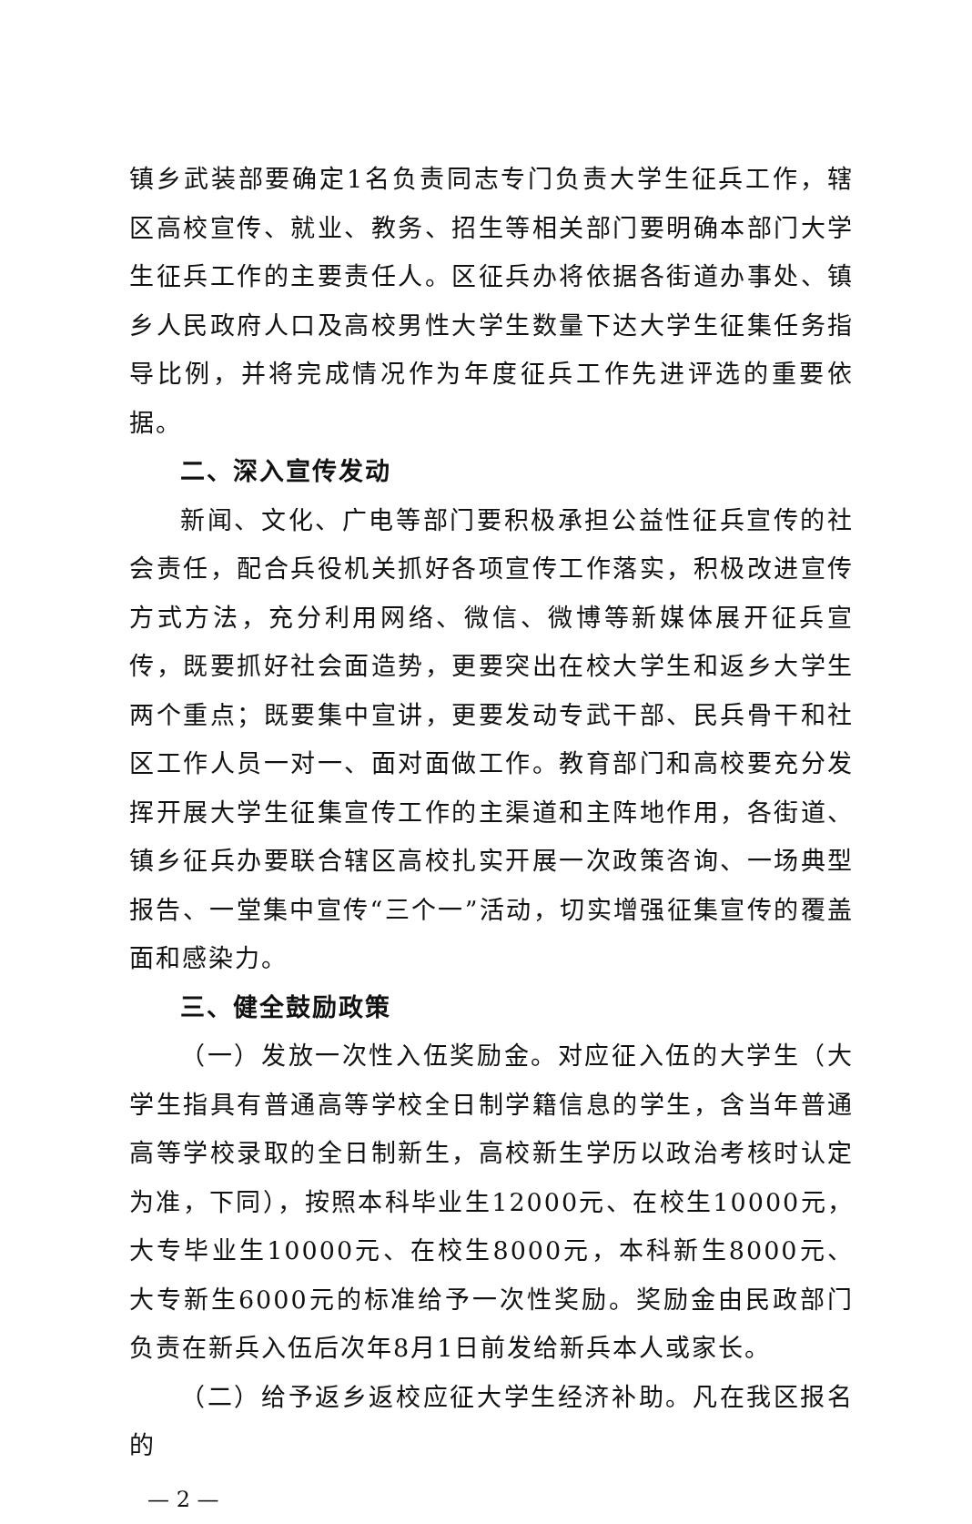镇乡武装部要确定1名负责同志专门负责大学生征兵工作，辖区高校宣传、就业、教务、招生等相关部门要明确本部门大学生征兵工作的主要责任人。区征兵办将依据各街道办事处、镇乡人民政府人口及高校男性大学生数量下达大学生征集任务指导比例，并将完成情况作为年度征兵工作先进评选的重要依据。
二、深入宣传发动
新闻、文化、广电等部门要积极承担公益性征兵宣传的社会责任，配合兵役机关抓好各项宣传工作落实，积极改进宣传方式方法，充分利用网络、微信、微博等新媒体展开征兵宣传，既要抓好社会面造势，更要突出在校大学生和返乡大学生两个重点；既要集中宣讲，更要发动专武干部、民兵骨干和社区工作人员一对一、面对面做工作。教育部门和高校要充分发挥开展大学生征集宣传工作的主渠道和主阵地作用，各街道、镇乡征兵办要联合辖区高校扎实开展一次政策咨询、一场典型报告、一堂集中宣传“三个一”活动，切实增强征集宣传的覆盖面和感染力。
三、健全鼓励政策
（一）发放一次性入伍奖励金。对应征入伍的大学生（大学生指具有普通高等学校全日制学籍信息的学生，含当年普通高等学校录取的全日制新生，高校新生学历以政治考核时认定为准，下同），按照本科毕业生12000元、在校生10000元，大专毕业生10000元、在校生8000元，本科新生8000元、大专新生6000元的标准给予一次性奖励。奖励金由民政部门负责在新兵入伍后次年8月1日前发给新兵本人或家长。
（二）给予返乡返校应征大学生经济补助。凡在我区报名的
— 2 —